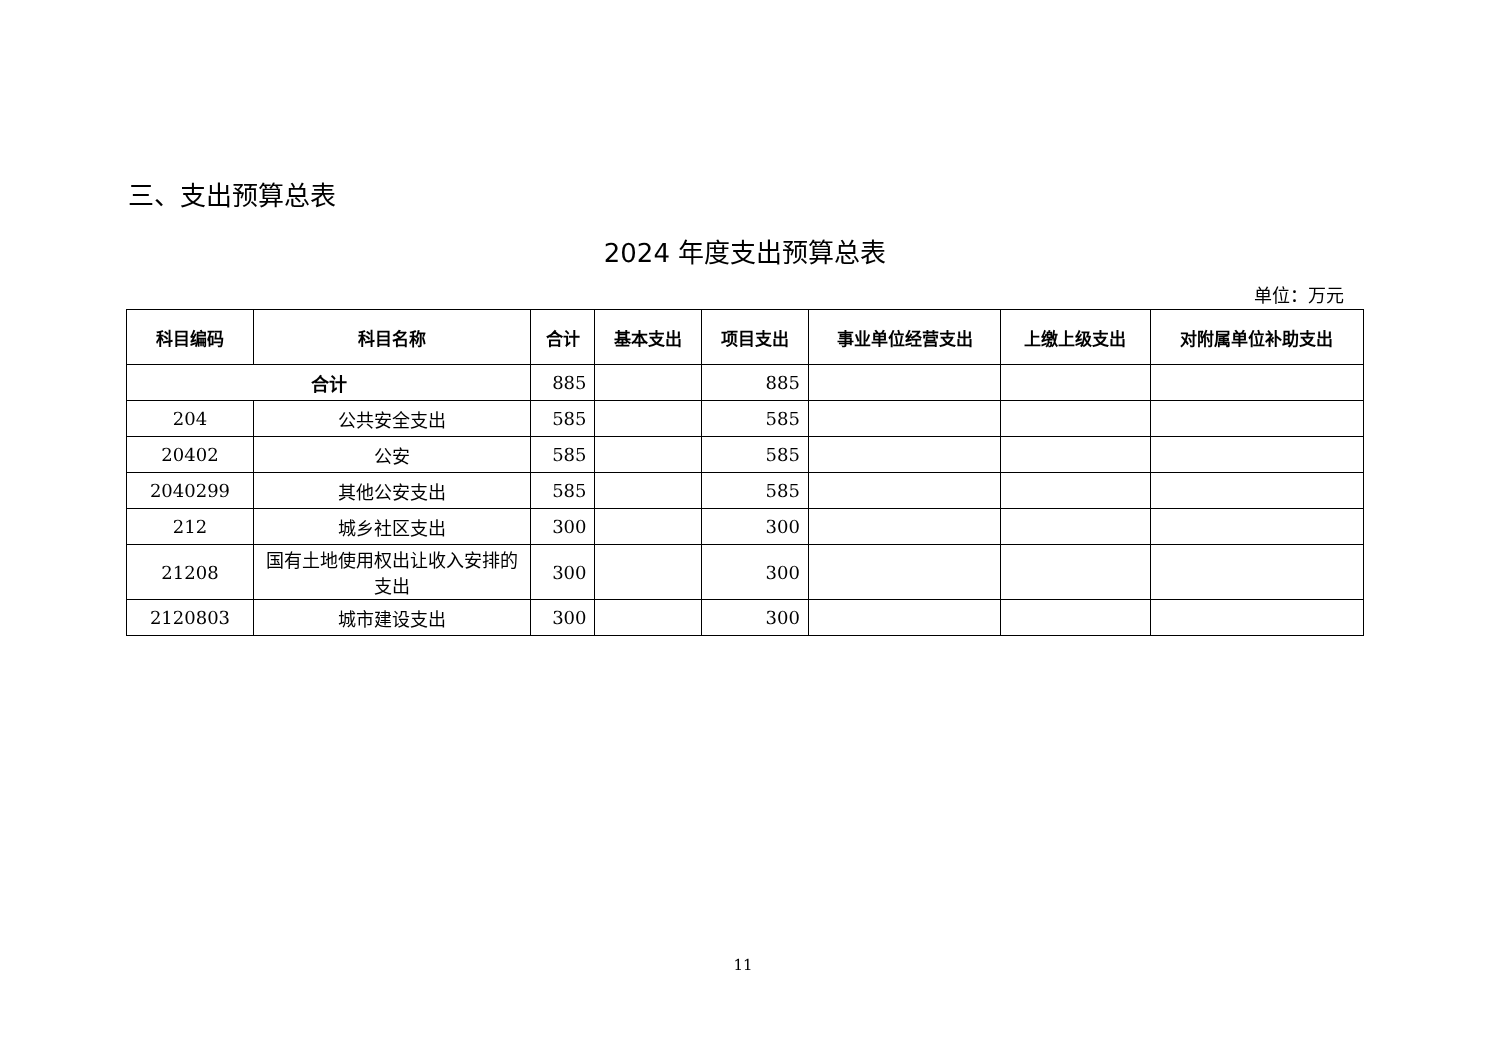三、支出预算总表
2024 年度支出预算总表
单位：万元
| 科目编码 | 科目名称 | 合计 | 基本支出 | 项目支出 | 事业单位经营支出 | 上缴上级支出 | 对附属单位补助支出 |
| --- | --- | --- | --- | --- | --- | --- | --- |
| 合计 | | 885 | | 885 | | | |
| 204 | 公共安全支出 | 585 | | 585 | | | |
| 20402 | 公安 | 585 | | 585 | | | |
| 2040299 | 其他公安支出 | 585 | | 585 | | | |
| 212 | 城乡社区支出 | 300 | | 300 | | | |
| 21208 | 国有土地使用权出让收入安排的支出 | 300 | | 300 | | | |
| 2120803 | 城市建设支出 | 300 | | 300 | | | |
11